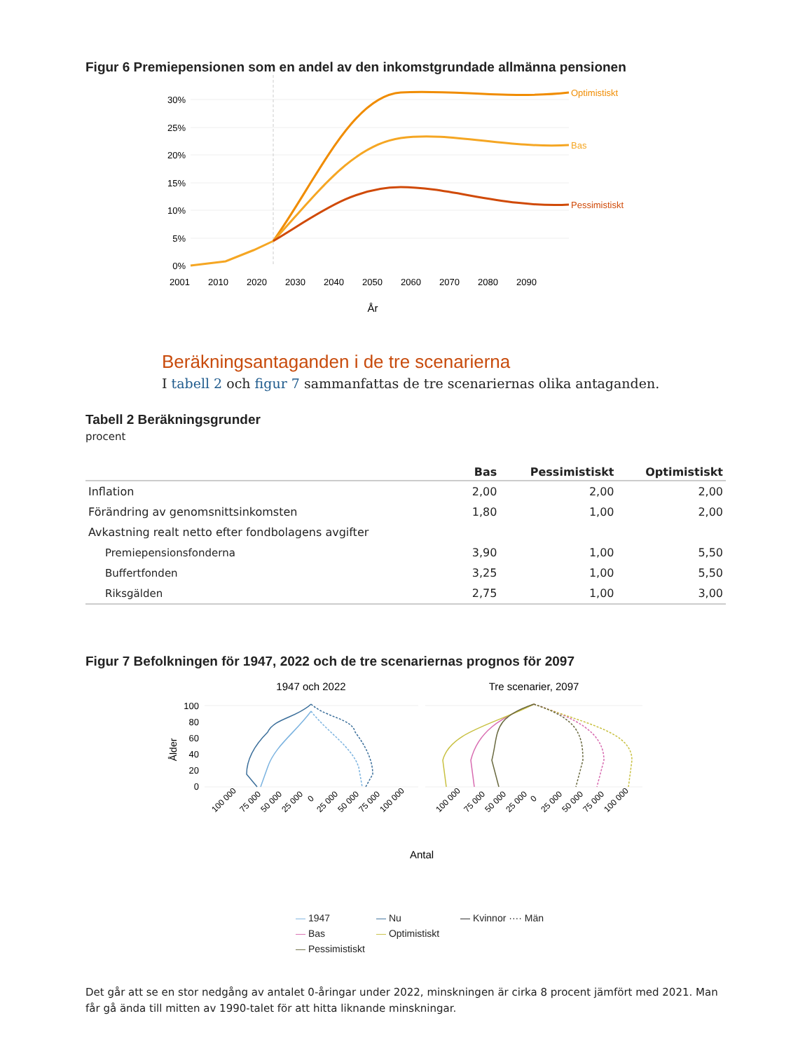Figur 6 Premiepensionen som en andel av den inkomstgrundade allmänna pensionen
30%
25%
20%
15%
10%
5%
0%
Optimistiskt
Bas
Pessimistiskt
2001
2010
2020
2030
2040
2050
2060
2070
2080
2090
År
Beräkningsantaganden i de tre scenarierna
I tabell 2 och figur 7 sammanfattas de tre scenariernas olika antaganden.
Tabell 2 Beräkningsgrunder
procent
| | Bas | Pessimistiskt | Optimistiskt |
| --- | --- | --- | --- |
| Inflation | 2,00 | 2,00 | 2,00 |
| Förändring av genomsnittsinkomsten | 1,80 | 1,00 | 2,00 |
| Avkastning realt netto efter fondbolagens avgifter | | | |
| Premiepensionsfonderna | 3,90 | 1,00 | 5,50 |
| Buffertfonden | 3,25 | 1,00 | 5,50 |
| Riksgälden | 2,75 | 1,00 | 3,00 |
Figur 7 Befolkningen för 1947, 2022 och de tre scenariernas prognos för 2097
1947 och 2022
Tre scenarier, 2097
100
80
60
40
20
0
Ålder
100 000
75 000
50 000
25 000
0
25 000
50 000
75 000
100 000
100 000
75 000
50 000
25 000
0
25 000
50 000
75 000
100 000
Antal
— 1947 — Nu — Kvinnor ···· Män — Bas — Optimistiskt — Pessimistiskt
Det går att se en stor nedgång av antalet 0-åringar under 2022, minskningen är cirka 8 procent jämfört med 2021. Man får gå ända till mitten av 1990-talet för att hitta liknande minskningar.